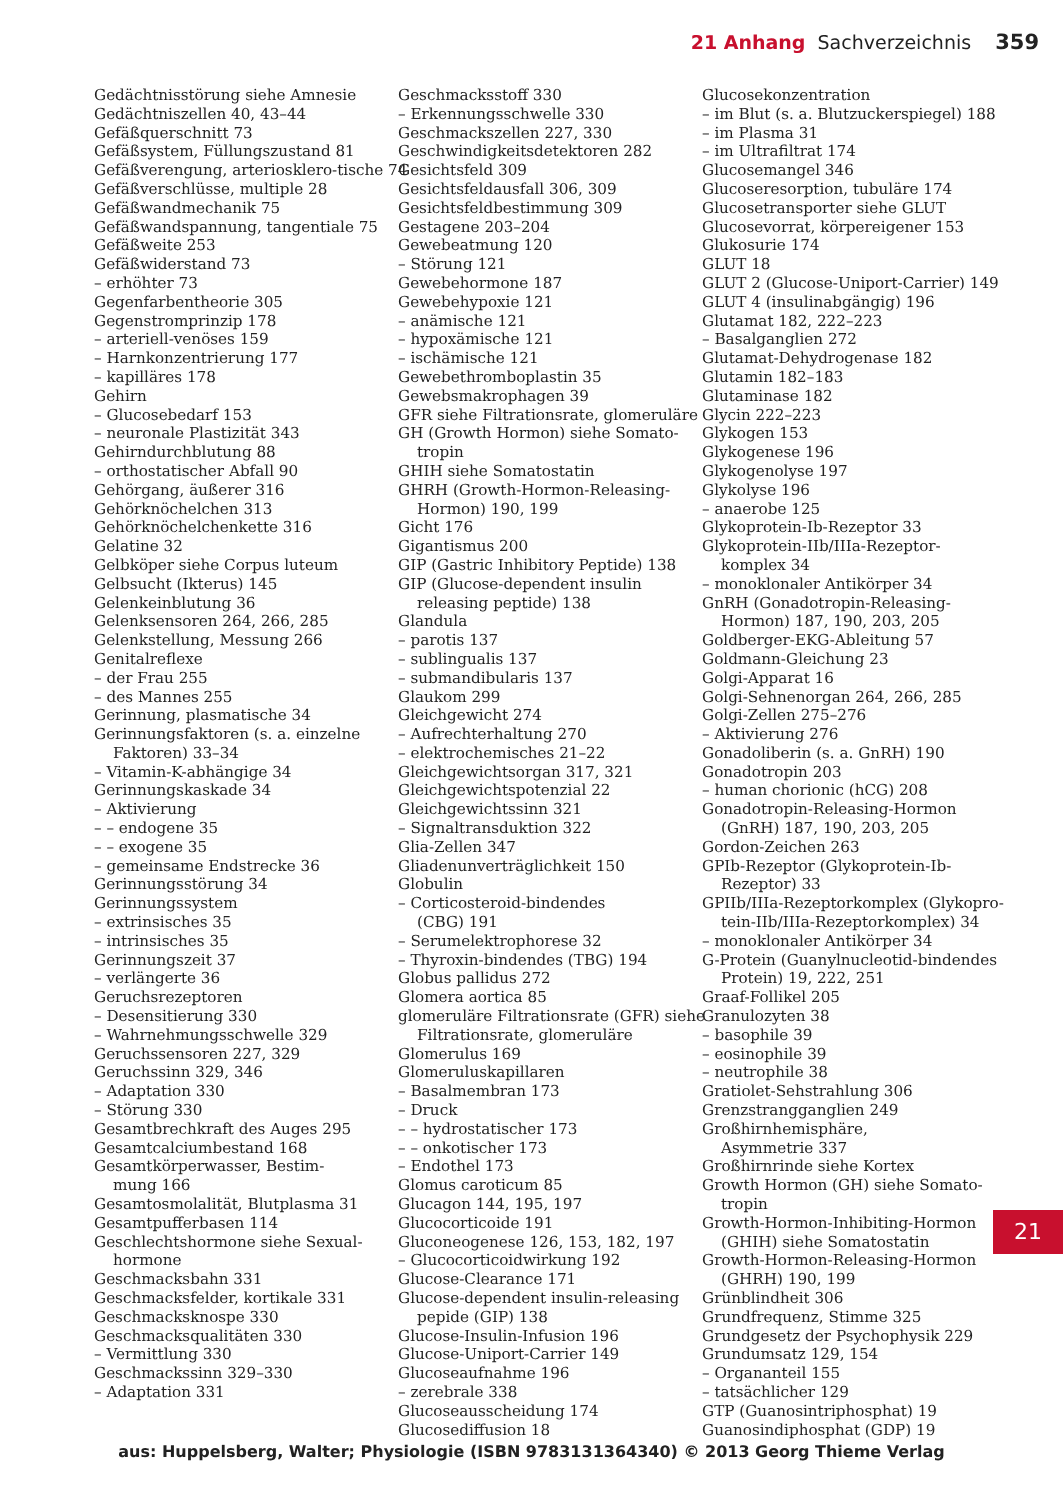21 Anhang Sachverzeichnis 359
Gedächtnisstörung siehe Amnesie
Gedächtniszellen 40, 43–44
Gefäßquerschnitt 73
Gefäßsystem, Füllungszustand 81
Gefäßverengung, arteriosklero-tische 74
Gefäßverschlüsse, multiple 28
Gefäßwandmechanik 75
Gefäßwandspannung, tangentiale 75
Gefäßweite 253
Gefäßwiderstand 73
– erhöhter 73
Gegenfarbentheorie 305
Gegenstromprinzip 178
– arteriell-venöses 159
– Harnkonzentrierung 177
– kapilläres 178
Gehirn
– Glucosebedarf 153
– neuronale Plastizität 343
Gehirndurchblutung 88
– orthostatischer Abfall 90
Gehörgang, äußerer 316
Gehörknöchelchen 313
Gehörknöchelchenkette 316
Gelatine 32
Gelbköper siehe Corpus luteum
Gelbsucht (Ikterus) 145
Gelenkeinblutung 36
Gelenksensoren 264, 266, 285
Gelenkstellung, Messung 266
Genitalreflexe
– der Frau 255
– des Mannes 255
Gerinnung, plasmatische 34
Gerinnungsfaktoren (s. a. einzelne
Faktoren) 33–34
– Vitamin-K-abhängige 34
Gerinnungskaskade 34
– Aktivierung
– – endogene 35
– – exogene 35
– gemeinsame Endstrecke 36
Gerinnungsstörung 34
Gerinnungssystem
– extrinsisches 35
– intrinsisches 35
Gerinnungszeit 37
– verlängerte 36
Geruchsrezeptoren
– Desensitierung 330
– Wahrnehmungsschwelle 329
Geruchssensoren 227, 329
Geruchssinn 329, 346
– Adaptation 330
– Störung 330
Gesamtbrechkraft des Auges 295
Gesamtcalciumbestand 168
Gesamtkörperwasser, Bestim-
mung 166
Gesamtosmolalität, Blutplasma 31
Gesamtpufferbasen 114
Geschlechtshormone siehe Sexual-
hormone
Geschmacksbahn 331
Geschmacksfelder, kortikale 331
Geschmacksknospe 330
Geschmacksqualitäten 330
– Vermittlung 330
Geschmackssinn 329–330
– Adaptation 331
Geschmacksstoff 330
– Erkennungsschwelle 330
Geschmackszellen 227, 330
Geschwindigkeitsdetektoren 282
Gesichtsfeld 309
Gesichtsfeldausfall 306, 309
Gesichtsfeldbestimmung 309
Gestagene 203–204
Gewebeatmung 120
– Störung 121
Gewebehormone 187
Gewebehypoxie 121
– anämische 121
– hypoxämische 121
– ischämische 121
Gewebethromboplastin 35
Gewebsmakrophagen 39
GFR siehe Filtrationsrate, glomeruläre
GH (Growth Hormon) siehe Somato-
tropin
GHIH siehe Somatostatin
GHRH (Growth-Hormon-Releasing-
Hormon) 190, 199
Gicht 176
Gigantismus 200
GIP (Gastric Inhibitory Peptide) 138
GIP (Glucose-dependent insulin
releasing peptide) 138
Glandula
– parotis 137
– sublingualis 137
– submandibularis 137
Glaukom 299
Gleichgewicht 274
– Aufrechterhaltung 270
– elektrochemisches 21–22
Gleichgewichtsorgan 317, 321
Gleichgewichtspotenzial 22
Gleichgewichtssinn 321
– Signaltransduktion 322
Glia-Zellen 347
Gliadenunverträglichkeit 150
Globulin
– Corticosteroid-bindendes
(CBG) 191
– Serumelektrophorese 32
– Thyroxin-bindendes (TBG) 194
Globus pallidus 272
Glomera aortica 85
glomeruläre Filtrationsrate (GFR) siehe
Filtrationsrate, glomeruläre
Glomerulus 169
Glomeruluskapillaren
– Basalmembran 173
– Druck
– – hydrostatischer 173
– – onkotischer 173
– Endothel 173
Glomus caroticum 85
Glucagon 144, 195, 197
Glucocorticoide 191
Gluconeogenese 126, 153, 182, 197
– Glucocorticoidwirkung 192
Glucose-Clearance 171
Glucose-dependent insulin-releasing
pepide (GIP) 138
Glucose-Insulin-Infusion 196
Glucose-Uniport-Carrier 149
Glucoseaufnahme 196
– zerebrale 338
Glucoseausscheidung 174
Glucosediffusion 18
Glucosekonzentration
– im Blut (s. a. Blutzuckerspiegel) 188
– im Plasma 31
– im Ultrafiltrat 174
Glucosemangel 346
Glucoseresorption, tubuläre 174
Glucosetransporter siehe GLUT
Glucosevorrat, körpereigener 153
Glukosurie 174
GLUT 18
GLUT 2 (Glucose-Uniport-Carrier) 149
GLUT 4 (insulinabgängig) 196
Glutamat 182, 222–223
– Basalganglien 272
Glutamat-Dehydrogenase 182
Glutamin 182–183
Glutaminase 182
Glycin 222–223
Glykogen 153
Glykogenese 196
Glykogenolyse 197
Glykolyse 196
– anaerobe 125
Glykoprotein-Ib-Rezeptor 33
Glykoprotein-IIb/IIIa-Rezeptor-
komplex 34
– monoklonaler Antikörper 34
GnRH (Gonadotropin-Releasing-
Hormon) 187, 190, 203, 205
Goldberger-EKG-Ableitung 57
Goldmann-Gleichung 23
Golgi-Apparat 16
Golgi-Sehnenorgan 264, 266, 285
Golgi-Zellen 275–276
– Aktivierung 276
Gonadoliberin (s. a. GnRH) 190
Gonadotropin 203
– human chorionic (hCG) 208
Gonadotropin-Releasing-Hormon
(GnRH) 187, 190, 203, 205
Gordon-Zeichen 263
GPIb-Rezeptor (Glykoprotein-Ib-
Rezeptor) 33
GPIIb/IIIa-Rezeptorkomplex (Glykopro-
tein-IIb/IIIa-Rezeptorkomplex) 34
– monoklonaler Antikörper 34
G-Protein (Guanylnucleotid-bindendes
Protein) 19, 222, 251
Graaf-Follikel 205
Granulozyten 38
– basophile 39
– eosinophile 39
– neutrophile 38
Gratiolet-Sehstrahlung 306
Grenzstrangganglien 249
Großhirnhemisphäre,
Asymmetrie 337
Großhirnrinde siehe Kortex
Growth Hormon (GH) siehe Somato-
tropin
Growth-Hormon-Inhibiting-Hormon
(GHIH) siehe Somatostatin
Growth-Hormon-Releasing-Hormon
(GHRH) 190, 199
Grünblindheit 306
Grundfrequenz, Stimme 325
Grundgesetz der Psychophysik 229
Grundumsatz 129, 154
– Organanteil 155
– tatsächlicher 129
GTP (Guanosintriphosphat) 19
Guanosindiphosphat (GDP) 19
21
aus: Huppelsberg, Walter; Physiologie (ISBN 9783131364340) © 2013 Georg Thieme Verlag